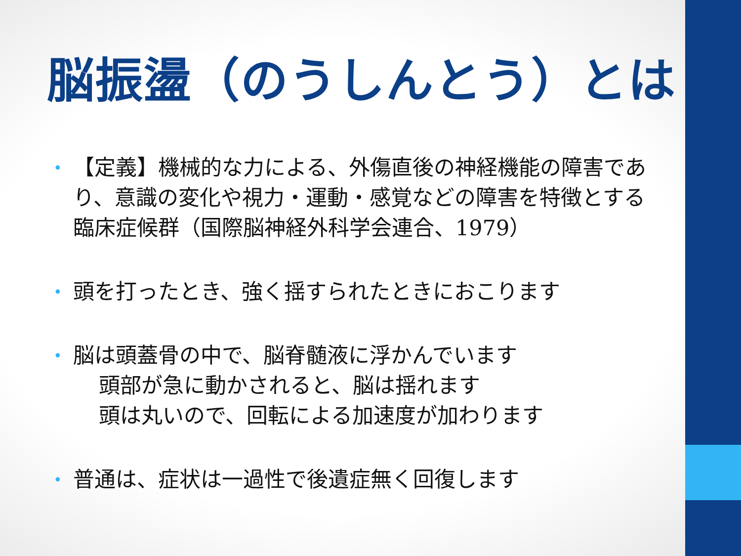脳振盪（のうしんとう）とは
• 【定義】機械的な力による、外傷直後の神経機能の障害であり、意識の変化や視力・運動・感覚などの障害を特徴とする臨床症候群（国際脳神経外科学会連合、1979）
• 頭を打ったとき、強く揺すられたときにおこります
• 脳は頭蓋骨の中で、脳脊髄液に浮かんでいます
頭部が急に動かされると、脳は揺れます
頭は丸いので、回転による加速度が加わります
• 普通は、症状は一過性で後遺症無く回復します